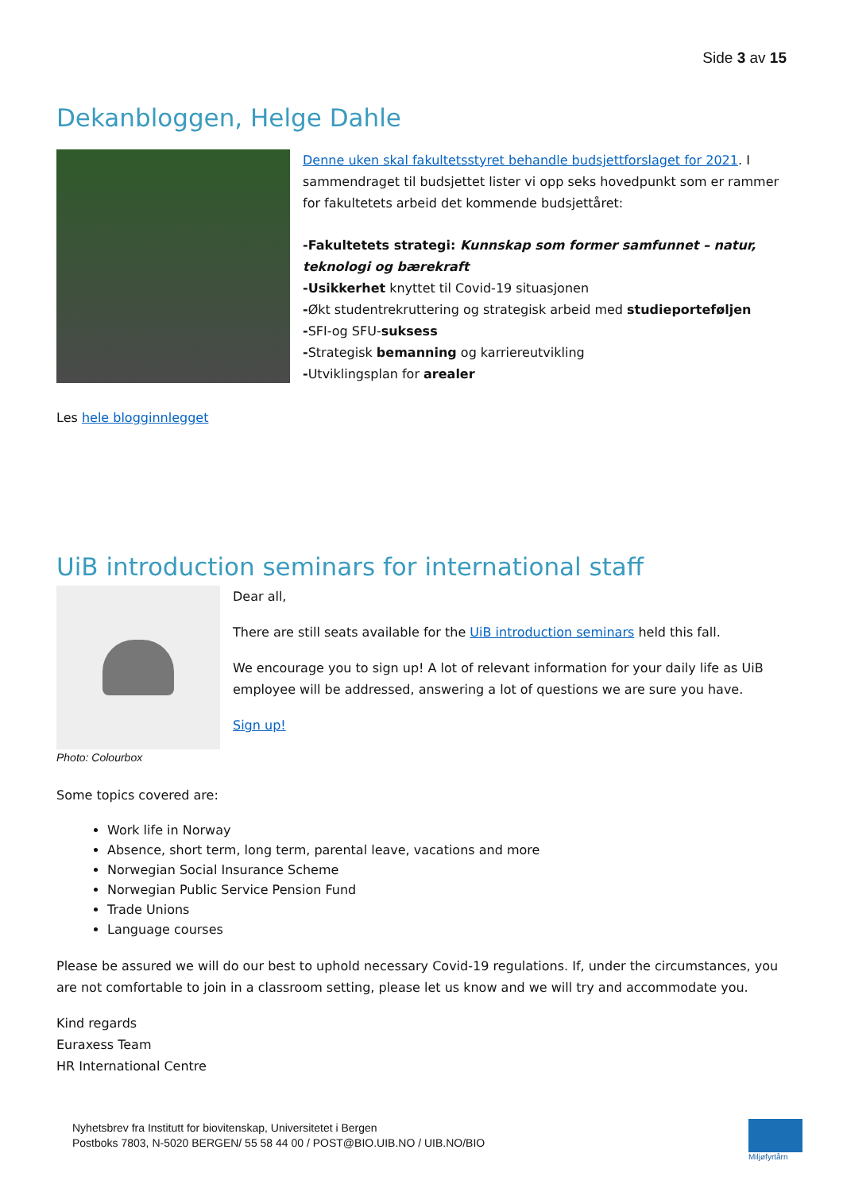Side 3 av 15
Dekanbloggen, Helge Dahle
Denne uken skal fakultetsstyret behandle budsjettforslaget for 2021. I sammendraget til budsjettet lister vi opp seks hovedpunkt som er rammer for fakultetets arbeid det kommende budsjettåret:
-Fakultetets strategi: Kunnskap som former samfunnet – natur, teknologi og bærekraft
-Usikkerhet knyttet til Covid-19 situasjonen
-Økt studentrekruttering og strategisk arbeid med studieporteføljen
-SFI-og SFU-suksess
-Strategisk bemanning og karriereutvikling
-Utviklingsplan for arealer
Les hele blogginnlegget
UiB introduction seminars for international staff
Photo: Colourbox
Dear all,
There are still seats available for the UiB introduction seminars held this fall.
We encourage you to sign up! A lot of relevant information for your daily life as UiB employee will be addressed, answering a lot of questions we are sure you have.
Sign up!
Some topics covered are:
Work life in Norway
Absence, short term, long term, parental leave, vacations and more
Norwegian Social Insurance Scheme
Norwegian Public Service Pension Fund
Trade Unions
Language courses
Please be assured we will do our best to uphold necessary Covid-19 regulations. If, under the circumstances, you are not comfortable to join in a classroom setting, please let us know and we will try and accommodate you.
Kind regards
Euraxess Team
HR International Centre
Nyhetsbrev fra Institutt for biovitenskap, Universitetet i Bergen
Postboks 7803, N-5020 BERGEN/ 55 58 44 00 / POST@BIO.UIB.NO / UIB.NO/BIO
Miljøfyrtårn